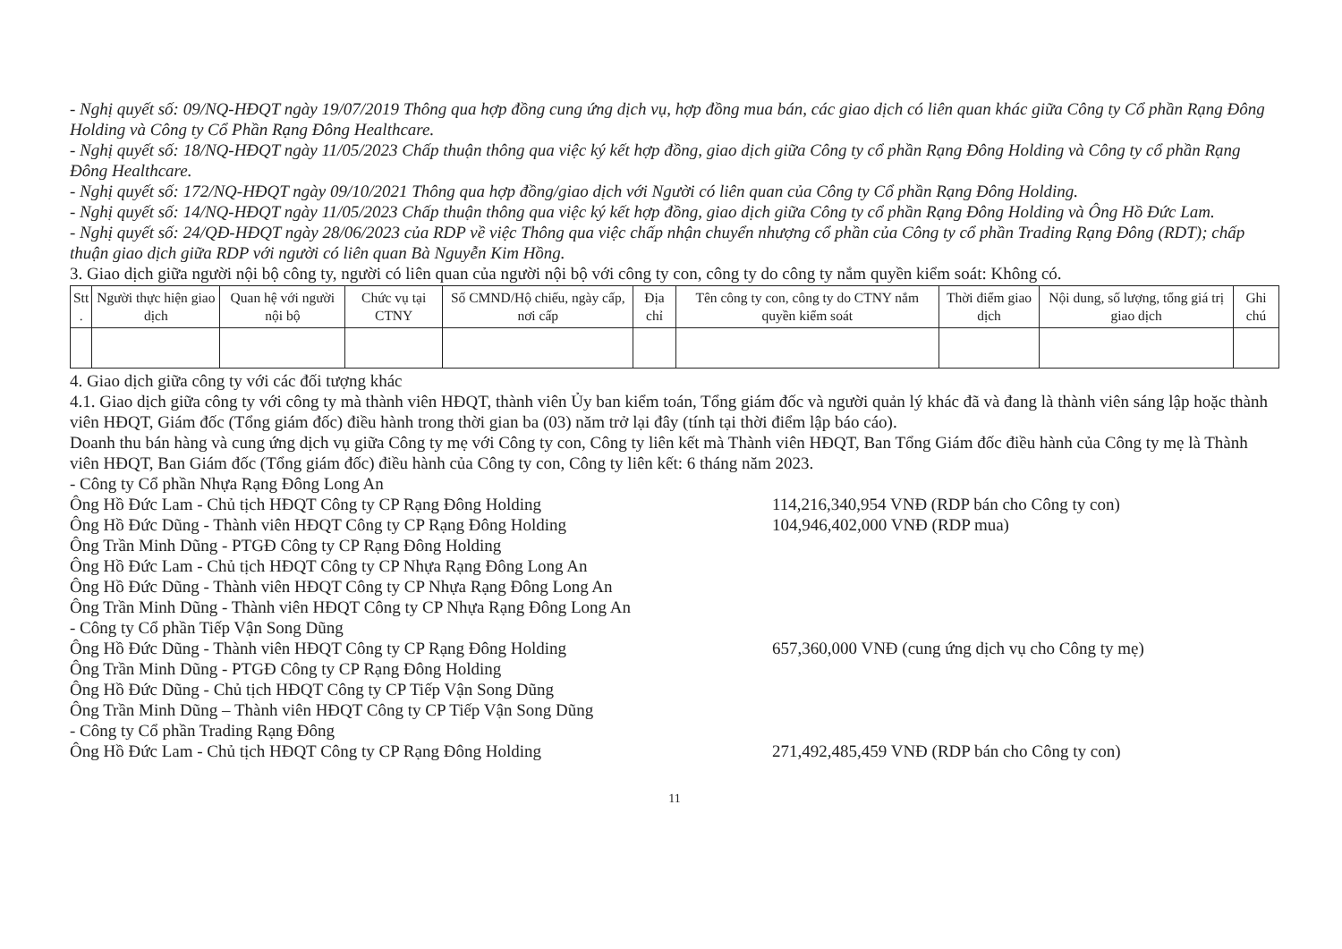- Nghị quyết số: 09/NQ-HĐQT ngày 19/07/2019 Thông qua hợp đồng cung ứng dịch vụ, hợp đồng mua bán, các giao dịch có liên quan khác giữa Công ty Cổ phần Rạng Đông Holding và Công ty Cổ Phần Rạng Đông Healthcare.
- Nghị quyết số: 18/NQ-HĐQT ngày 11/05/2023 Chấp thuận thông qua việc ký kết hợp đồng, giao dịch giữa Công ty cổ phần Rạng Đông Holding và Công ty cổ phần Rạng Đông Healthcare.
- Nghị quyết số: 172/NQ-HĐQT ngày 09/10/2021 Thông qua hợp đồng/giao dịch với Người có liên quan của Công ty Cổ phần Rạng Đông Holding.
- Nghị quyết số: 14/NQ-HĐQT ngày 11/05/2023 Chấp thuận thông qua việc ký kết hợp đồng, giao dịch giữa Công ty cổ phần Rạng Đông Holding và Ông Hồ Đức Lam.
- Nghị quyết số: 24/QĐ-HĐQT ngày 28/06/2023 của RDP về việc Thông qua việc chấp nhận chuyển nhượng cổ phần của Công ty cổ phần Trading Rạng Đông (RDT); chấp thuận giao dịch giữa RDP với người có liên quan Bà Nguyễn Kim Hồng.
3. Giao dịch giữa người nội bộ công ty, người có liên quan của người nội bộ với công ty con, công ty do công ty nắm quyền kiểm soát: Không có.
| Stt . | Người thực hiện giao dịch | Quan hệ với người nội bộ | Chức vụ tại CTNY | Số CMND/Hộ chiếu, ngày cấp, nơi cấp | Địa chỉ | Tên công ty con, công ty do CTNY nắm quyền kiểm soát | Thời điểm giao dịch | Nội dung, số lượng, tổng giá trị giao dịch | Ghi chú |
| --- | --- | --- | --- | --- | --- | --- | --- | --- | --- |
4. Giao dịch giữa công ty với các đối tượng khác
4.1. Giao dịch giữa công ty với công ty mà thành viên HĐQT, thành viên Ủy ban kiểm toán, Tổng giám đốc và người quản lý khác đã và đang là thành viên sáng lập hoặc thành viên HĐQT, Giám đốc (Tổng giám đốc) điều hành trong thời gian ba (03) năm trở lại đây (tính tại thời điểm lập báo cáo).
Doanh thu bán hàng và cung ứng dịch vụ giữa Công ty mẹ với Công ty con, Công ty liên kết mà Thành viên HĐQT, Ban Tổng Giám đốc điều hành của Công ty mẹ là Thành viên HĐQT, Ban Giám đốc (Tổng giám đốc) điều hành của Công ty con, Công ty liên kết: 6 tháng năm 2023.
- Công ty Cổ phần Nhựa Rạng Đông Long An
Ông Hồ Đức Lam - Chủ tịch HĐQT Công ty CP Rạng Đông Holding 114,216,340,954 VNĐ (RDP bán cho Công ty con)
Ông Hồ Đức Dũng - Thành viên HĐQT Công ty CP Rạng Đông Holding 104,946,402,000 VNĐ (RDP mua)
Ông Trần Minh Dũng - PTGĐ Công ty CP Rạng Đông Holding
Ông Hồ Đức Lam - Chủ tịch HĐQT Công ty CP Nhựa Rạng Đông Long An
Ông Hồ Đức Dũng - Thành viên HĐQT Công ty CP Nhựa Rạng Đông Long An
Ông Trần Minh Dũng - Thành viên HĐQT Công ty CP Nhựa Rạng Đông Long An
- Công ty Cổ phần Tiếp Vận Song Dũng
Ông Hồ Đức Dũng - Thành viên HĐQT Công ty CP Rạng Đông Holding 657,360,000 VNĐ (cung ứng dịch vụ cho Công ty mẹ)
Ông Trần Minh Dũng - PTGĐ Công ty CP Rạng Đông Holding
Ông Hồ Đức Dũng - Chủ tịch HĐQT Công ty CP Tiếp Vận Song Dũng
Ông Trần Minh Dũng – Thành viên HĐQT Công ty CP Tiếp Vận Song Dũng
- Công ty Cổ phần Trading Rạng Đông
Ông Hồ Đức Lam - Chủ tịch HĐQT Công ty CP Rạng Đông Holding 271,492,485,459 VNĐ (RDP bán cho Công ty con)
11